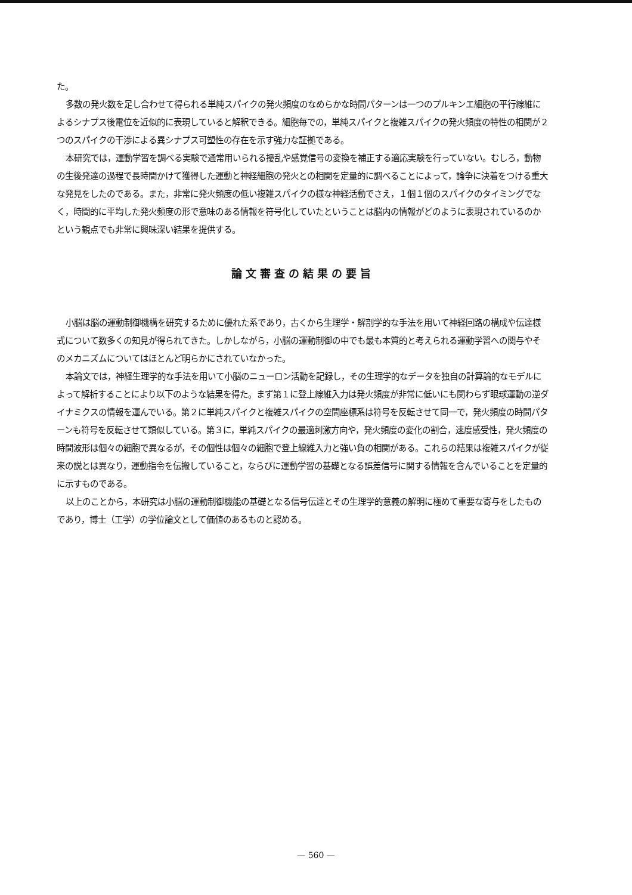た。
多数の発火数を足し合わせて得られる単純スパイクの発火頻度のなめらかな時間パターンは一つのプルキンエ細胞の平行線維によるシナプス後電位を近似的に表現していると解釈できる。細胞毎での，単純スパイクと複雑スパイクの発火頻度の特性の相関が２つのスパイクの干渉による異シナプス可塑性の存在を示す強力な証拠である。
本研究では，運動学習を調べる実験で通常用いられる擾乱や感覚信号の変換を補正する適応実験を行っていない。むしろ，動物の生後発達の過程で長時間かけて獲得した運動と神経細胞の発火との相関を定量的に調べることによって，論争に決着をつける重大な発見をしたのである。また，非常に発火頻度の低い複雑スパイクの様な神経活動でさえ，１個１個のスパイクのタイミングでなく，時間的に平均した発火頻度の形で意味のある情報を符号化していたということは脳内の情報がどのように表現されているのかという観点でも非常に興味深い結果を提供する。
論文審査の結果の要旨
小脳は脳の運動制御機構を研究するために優れた系であり，古くから生理学・解剖学的な手法を用いて神経回路の構成や伝達様式について数多くの知見が得られてきた。しかしながら，小脳の運動制御の中でも最も本質的と考えられる運動学習への関与やそのメカニズムについてはほとんど明らかにされていなかった。
本論文では，神経生理学的な手法を用いて小脳のニューロン活動を記録し，その生理学的なデータを独自の計算論的なモデルによって解析することにより以下のような結果を得た。まず第１に登上線維入力は発火頻度が非常に低いにも関わらず眼球運動の逆ダイナミクスの情報を運んでいる。第２に単純スパイクと複雑スパイクの空間座標系は符号を反転させて同一で，発火頻度の時間パターンも符号を反転させて類似している。第３に，単純スパイクの最適刺激方向や，発火頻度の変化の割合，速度感受性，発火頻度の時間波形は個々の細胞で異なるが，その個性は個々の細胞で登上線維入力と強い負の相関がある。これらの結果は複雑スパイクが従来の説とは異なり，運動指令を伝搬していること，ならびに運動学習の基礎となる誤差信号に関する情報を含んでいることを定量的に示すものである。
以上のことから，本研究は小脳の運動制御機能の基礎となる信号伝達とその生理学的意義の解明に極めて重要な寄与をしたものであり，博士（工学）の学位論文として価値のあるものと認める。
— 560 —